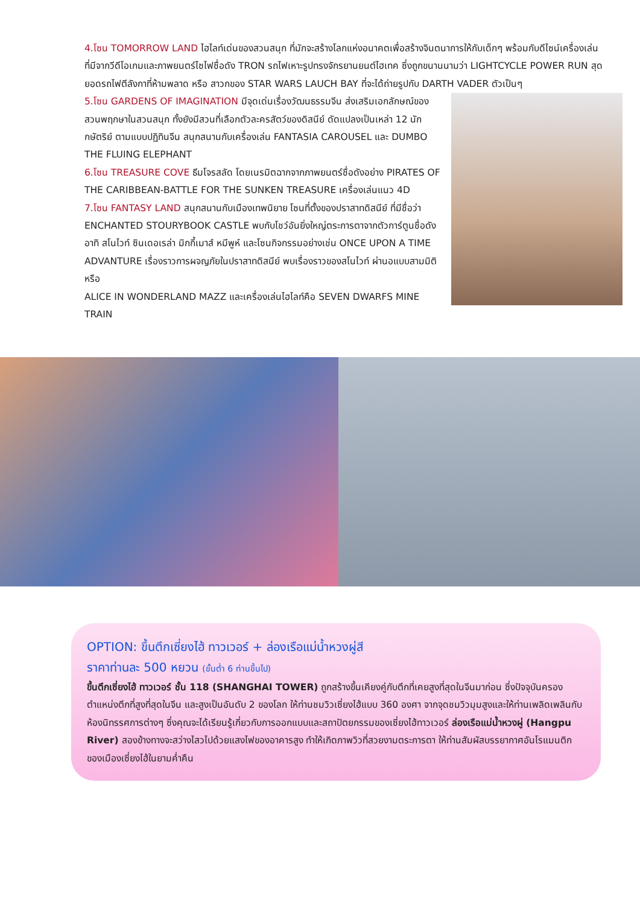4.โซน TOMORROW LAND ไฮไลท์เด่นของสวนสนุก ที่มักจะสร้างโลกแห่งอนาคตเพื่อสร้างจินตนาการให้กับเด็กๆ พร้อมกับดีไซน์เครื่องเล่นที่มีจากวีดีโอเกมและภาพยนตร์ไซไฟชื่อดัง TRON รถไฟเหาะรูปทรงจักรยานยนต์ไฮเทค ซึ่งถูกขนานนามว่า LIGHTCYCLE POWER RUN สุดยอดรถไฟตีลังกาที่ห้ามพลาด หรือ สาวกของ STAR WARS LAUCH BAY ที่จะได้ถ่ายรูปกับ DARTH VADER ตัวเป็นๆ
5.โซน GARDENS OF IMAGINATION มีจุดเด่นเรื่องวัฒนธรรมจีน ส่งเสริมเอกลักษณ์ของสวนพฤกษาในสวนสนุก ทั้งยังมีสวนที่เลือกตัวละครสัตว์ของดิสนีย์ ดัดแปลงเป็นเหล่า 12 นักกษัตริย์ ตามแบบปฏิทินจีน สนุกสนานกับเครื่องเล่น FANTASIA CAROUSEL และ DUMBO THE FLUING ELEPHANT
6.โซน TREASURE COVE ธีมโจรสลัด โดยเนรมิตฉากจากภาพยนตร์ชื่อดังอย่าง PIRATES OF THE CARIBBEAN-BATTLE FOR THE SUNKEN TREASURE เครื่องเล่นแนว 4D
7.โซน FANTASY LAND สนุกสนานกับเมืองเทพนิยาย โซนที่ตั้งของปราสาทดิสนีย์ ที่มีชื่อว่า ENCHANTED STOURYBOOK CASTLE พบกับโชว์อันยิ่งใหญ่ตระการตาจากตัวการ์ตูนชื่อดัง อาทิ สโนไวท์ ซินเดอเรล่า มิกกี้เมาส์ หมีพูห์ และโซนกิจกรรมอย่างเช่น ONCE UPON A TIME ADVANTURE เรื่องราวการผจญภัยในปราสาทดิสนีย์ พบเรื่องราวของสโนไวท์ ผ่านอแบบสามมิติ หรือ
ALICE IN WONDERLAND MAZZ และเครื่องเล่นไฮไลท์คือ SEVEN DWARFS MINE TRAIN
OPTION: ขึ้นตึกเซี่ยงไฮ้ ทาวเวอร์ + ล่องเรือแม่น้ำหวงผู่สี
ราคาท่านละ 500 หยวน (ขั้นต่ำ 6 ท่านขึ้นไป)
ขึ้นตึกเซี่ยงไฮ้ ทาวเวอร์ ชั้น 118 (SHANGHAI TOWER) ถูกสร้างขึ้นเคียงคู่กับตึกที่เคยสูงที่สุดในจีนมาก่อน ซึ่งปัจจุบันครองตำแหน่งตึกที่สูงที่สุดในจีน และสูงเป็นอันดับ 2 ของโลก ให้ท่านชมวิวเซี่ยงไฮ้แบบ 360 องศา จากจุดชมวิวมุมสูงและให้ท่านเพลิดเพลินกับห้องนิทรรศการต่างๆ ซึ่งคุณจะได้เรียนรู้เกี่ยวกับการออกแบบและสถาปัตยกรรมของเซี่ยงไฮ้ทาวเวอร์ ล่องเรือแม่น้ำหวงผู่ (Hangpu River) สองข้างทางจะสว่างไสวไปด้วยแสงไฟของอาคารสูง ทำให้เกิดภาพวิวที่สวยงามตระการตา ให้ท่านสัมผัสบรรยากาศอันโรแมนติกของเมืองเซี่ยงไฮ้ในยามค่ำคืน